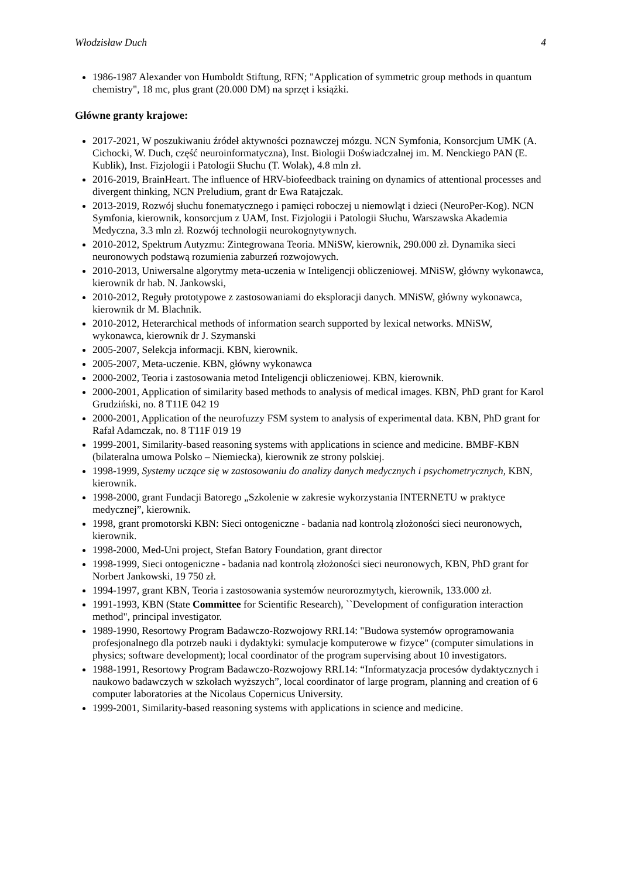Włodzisław Duch 4
1986-1987 Alexander von Humboldt Stiftung, RFN; "Application of symmetric group methods in quantum chemistry", 18 mc, plus grant (20.000 DM) na sprzęt i książki.
Główne granty krajowe:
2017-2021, W poszukiwaniu źródeł aktywności poznawczej mózgu. NCN Symfonia, Konsorcjum UMK (A. Cichocki, W. Duch, część neuroinformatyczna), Inst. Biologii Doświadczalnej im. M. Nenckiego PAN (E. Kublik), Inst. Fizjologii i Patologii Słuchu (T. Wolak), 4.8 mln zł.
2016-2019, BrainHeart. The influence of HRV-biofeedback training on dynamics of attentional processes and divergent thinking, NCN Preludium, grant dr Ewa Ratajczak.
2013-2019, Rozwój słuchu fonematycznego i pamięci roboczej u niemowląt i dzieci (NeuroPer-Kog). NCN Symfonia, kierownik, konsorcjum z UAM, Inst. Fizjologii i Patologii Słuchu, Warszawska Akademia Medyczna, 3.3 mln zł. Rozwój technologii neurokognytywnych.
2010-2012, Spektrum Autyzmu: Zintegrowana Teoria. MNiSW, kierownik, 290.000 zł. Dynamika sieci neuronowych podstawą rozumienia zaburzeń rozwojowych.
2010-2013, Uniwersalne algorytmy meta-uczenia w Inteligencji obliczeniowej. MNiSW, główny wykonawca, kierownik dr hab. N. Jankowski,
2010-2012, Reguły prototypowe z zastosowaniami do eksploracji danych. MNiSW, główny wykonawca, kierownik dr M. Blachnik.
2010-2012, Heterarchical methods of information search supported by lexical networks. MNiSW, wykonawca, kierownik dr J. Szymanski
2005-2007, Selekcja informacji. KBN, kierownik.
2005-2007, Meta-uczenie. KBN, główny wykonawca
2000-2002, Teoria i zastosowania metod Inteligencji obliczeniowej. KBN, kierownik.
2000-2001, Application of similarity based methods to analysis of medical images. KBN, PhD grant for Karol Grudziński, no. 8 T11E 042 19
2000-2001, Application of the neurofuzzy FSM system to analysis of experimental data. KBN, PhD grant for Rafał Adamczak, no. 8 T11F 019 19
1999-2001, Similarity-based reasoning systems with applications in science and medicine. BMBF-KBN (bilateralna umowa Polsko – Niemiecka), kierownik ze strony polskiej.
1998-1999, Systemy uczące się w zastosowaniu do analizy danych medycznych i psychometrycznych, KBN, kierownik.
1998-2000, grant Fundacji Batorego „Szkolenie w zakresie wykorzystania INTERNETU w praktyce medycznej”, kierownik.
1998, grant promotorski KBN: Sieci ontogeniczne - badania nad kontrolą złożoności sieci neuronowych, kierownik.
1998-2000, Med-Uni project, Stefan Batory Foundation, grant director
1998-1999, Sieci ontogeniczne - badania nad kontrolą złożoności sieci neuronowych, KBN, PhD grant for Norbert Jankowski, 19 750 zł.
1994-1997, grant KBN, Teoria i zastosowania systemów neurorozmytych, kierownik, 133.000 zł.
1991-1993, KBN (State Committee for Scientific Research), ``Development of configuration interaction method", principal investigator.
1989-1990, Resortowy Program Badawczo-Rozwojowy RRI.14: "Budowa systemów oprogramowania profesjonalnego dla potrzeb nauki i dydaktyki: symulacje komputerowe w fizyce" (computer simulations in physics; software development); local coordinator of the program supervising about 10 investigators.
1988-1991, Resortowy Program Badawczo-Rozwojowy RRI.14: “Informatyzacja procesów dydaktycznych i naukowo badawczych w szkołach wyższych”, local coordinator of large program, planning and creation of 6 computer laboratories at the Nicolaus Copernicus University.
1999-2001, Similarity-based reasoning systems with applications in science and medicine.